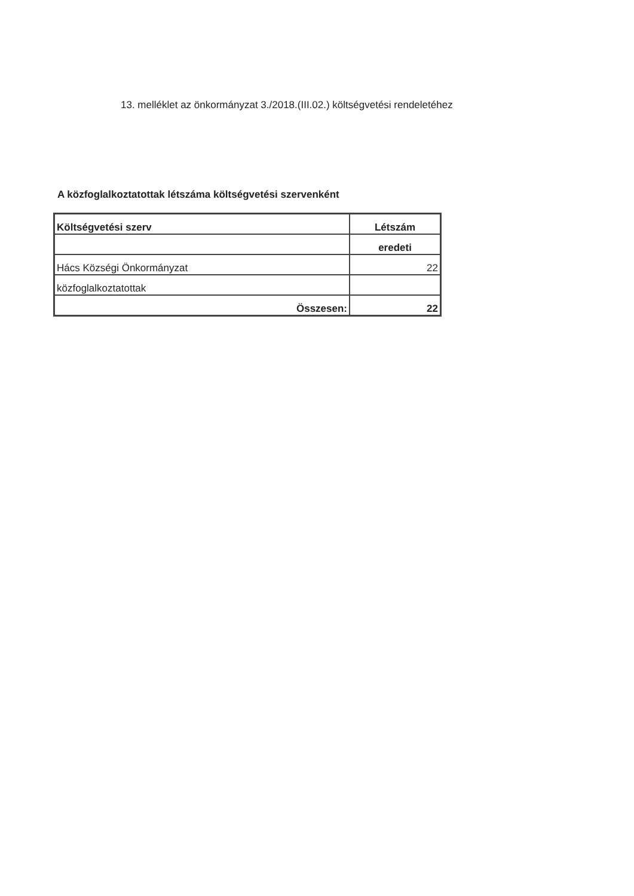13. melléklet az önkormányzat 3./2018.(III.02.) költségvetési rendeletéhez
A közfoglalkoztatottak létszáma költségvetési szervenként
| Költségvetési szerv | Létszám |
| --- | --- |
| | eredeti |
| Hács Községi Önkormányzat | 22 |
| közfoglalkoztatottak | |
| Összesen: | 22 |